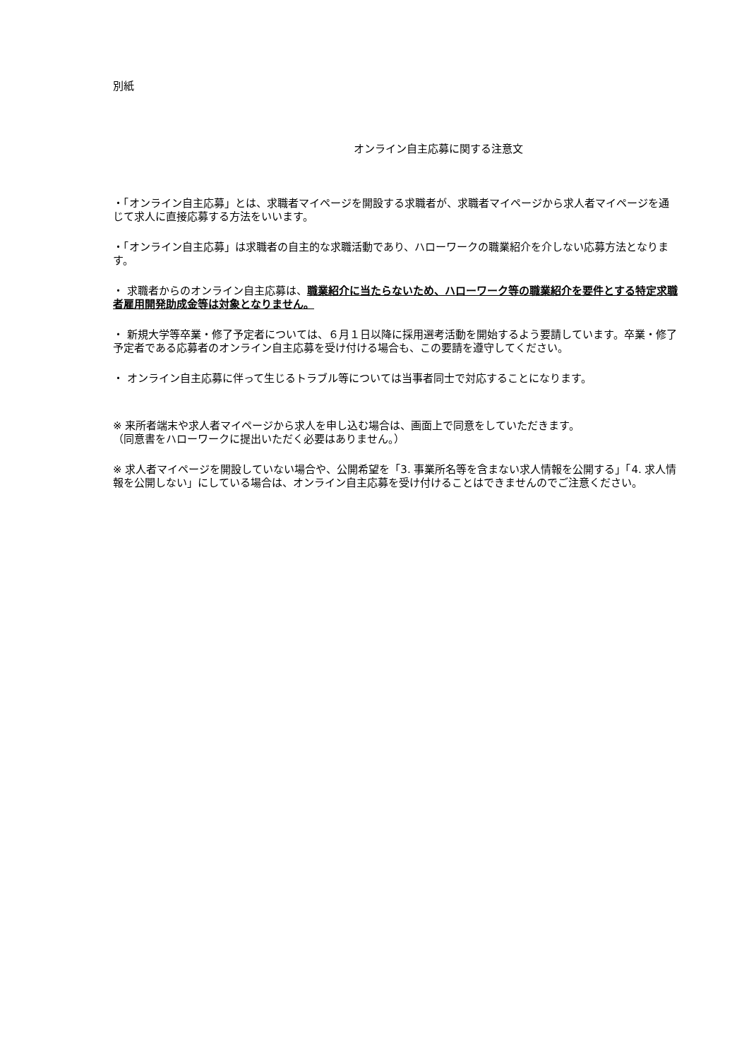別紙
オンライン自主応募に関する注意文
・「オンライン自主応募」とは、求職者マイページを開設する求職者が、求職者マイページから求人者マイページを通じて求人に直接応募する方法をいいます。
・「オンライン自主応募」は求職者の自主的な求職活動であり、ハローワークの職業紹介を介しない応募方法となります。
・ 求職者からのオンライン自主応募は、職業紹介に当たらないため、ハローワーク等の職業紹介を要件とする特定求職者雇用開発助成金等は対象となりません。
・ 新規大学等卒業・修了予定者については、６月１日以降に採用選考活動を開始するよう要請しています。卒業・修了予定者である応募者のオンライン自主応募を受け付ける場合も、この要請を遵守してください。
・ オンライン自主応募に伴って生じるトラブル等については当事者同士で対応することになります。
※ 来所者端末や求人者マイページから求人を申し込む場合は、画面上で同意をしていただきます。
（同意書をハローワークに提出いただく必要はありません。）
※ 求人者マイページを開設していない場合や、公開希望を「3. 事業所名等を含まない求人情報を公開する」「4. 求人情報を公開しない」にしている場合は、オンライン自主応募を受け付けることはできませんのでご注意ください。